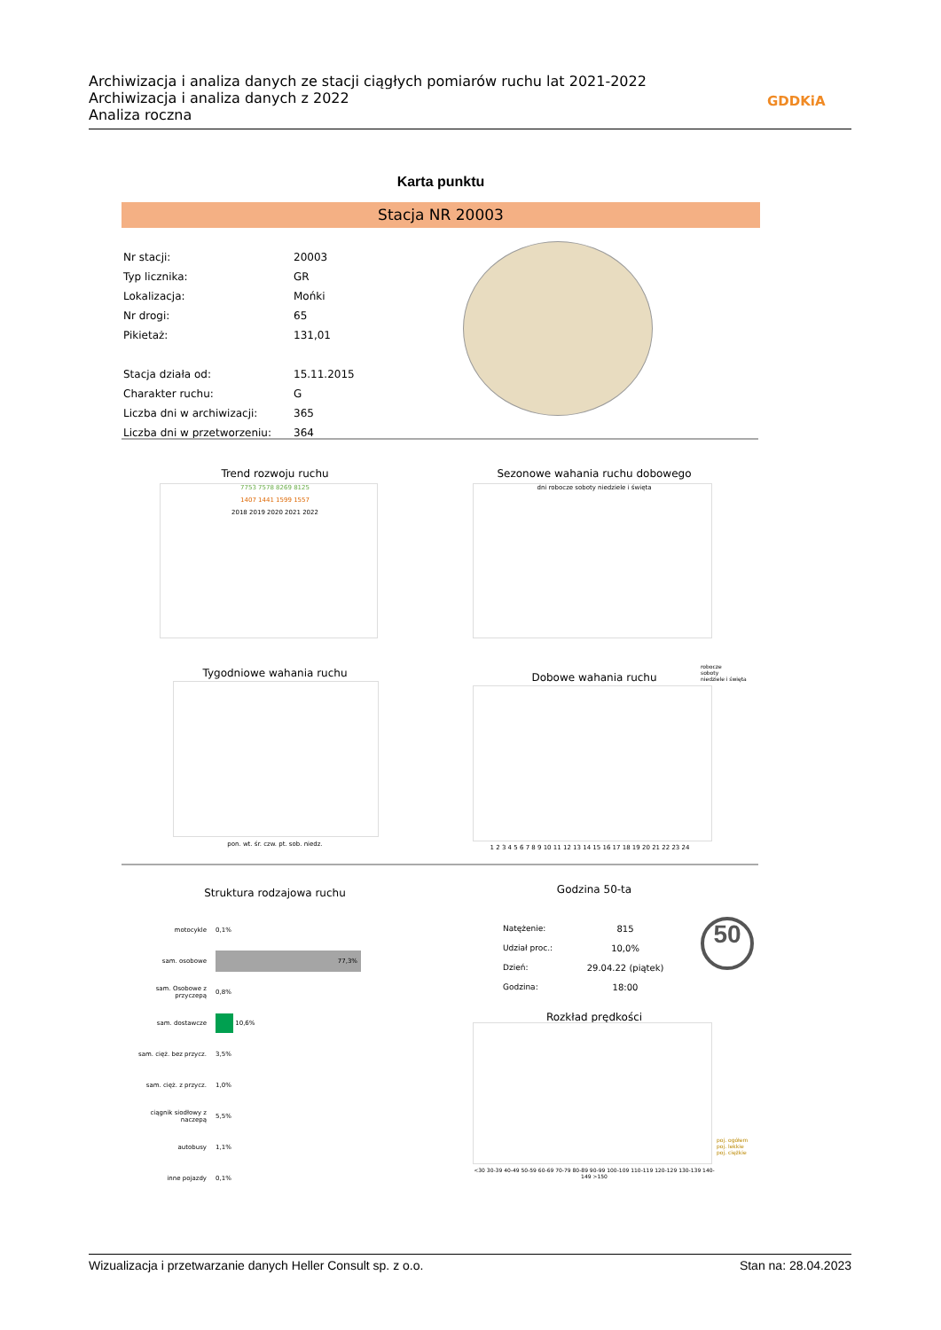Archiwizacja i analiza danych ze stacji ciągłych pomiarów ruchu lat 2021-2022
Archiwizacja i analiza danych z 2022
Analiza roczna
GDDKiA
Karta punktu
Stacja NR 20003
| Nr stacji: | 20003 |
| Typ licznika: | GR |
| Lokalizacja: | Mońki |
| Nr drogi: | 65 |
| Pikietaż: | 131,01 |
| Stacja działa od: | 15.11.2015 |
| Charakter ruchu: | G |
| Liczba dni w archiwizacji: | 365 |
| Liczba dni w przetworzeniu: | 364 |
Trend rozwoju ruchu
7753 7578 8269 8125
1407 1441 1599 1557
2018 2019 2020 2021 2022
Sezonowe wahania ruchu dobowego
dni robocze soboty niedziele i święta
Tygodniowe wahania ruchu
pon. wt. śr. czw. pt. sob. niedz.
Dobowe wahania ruchu
robocze
soboty
niedziele i święta
1 2 3 4 5 6 7 8 9 10 11 12 13 14 15 16 17 18 19 20 21 22 23 24
Struktura rodzajowa ruchu
| motocykle | 0,1% |
| sam. osobowe | 77,3% |
| sam. Osobowe z przyczepą | 0,8% |
| sam. dostawcze | 10,6% |
| sam. cięż. bez przycz. | 3,5% |
| sam. cięż. z przycz. | 1,0% |
| ciągnik siodłowy z naczepą | 5,5% |
| autobusy | 1,1% |
| inne pojazdy | 0,1% |
Godzina 50-ta
| Natężenie: | 815 |
| Udział proc.: | 10,0% |
| Dzień: | 29.04.22 (piątek) |
| Godzina: | 18:00 |
50
Rozkład prędkości
<30 30-39 40-49 50-59 60-69 70-79 80-89 90-99 100-109 110-119 120-129 130-139 140-149 >150
poj. ogółem
poj. lekkie
poj. ciężkie
Wizualizacja i przetwarzanie danych Heller Consult sp. z o.o. Stan na: 28.04.2023